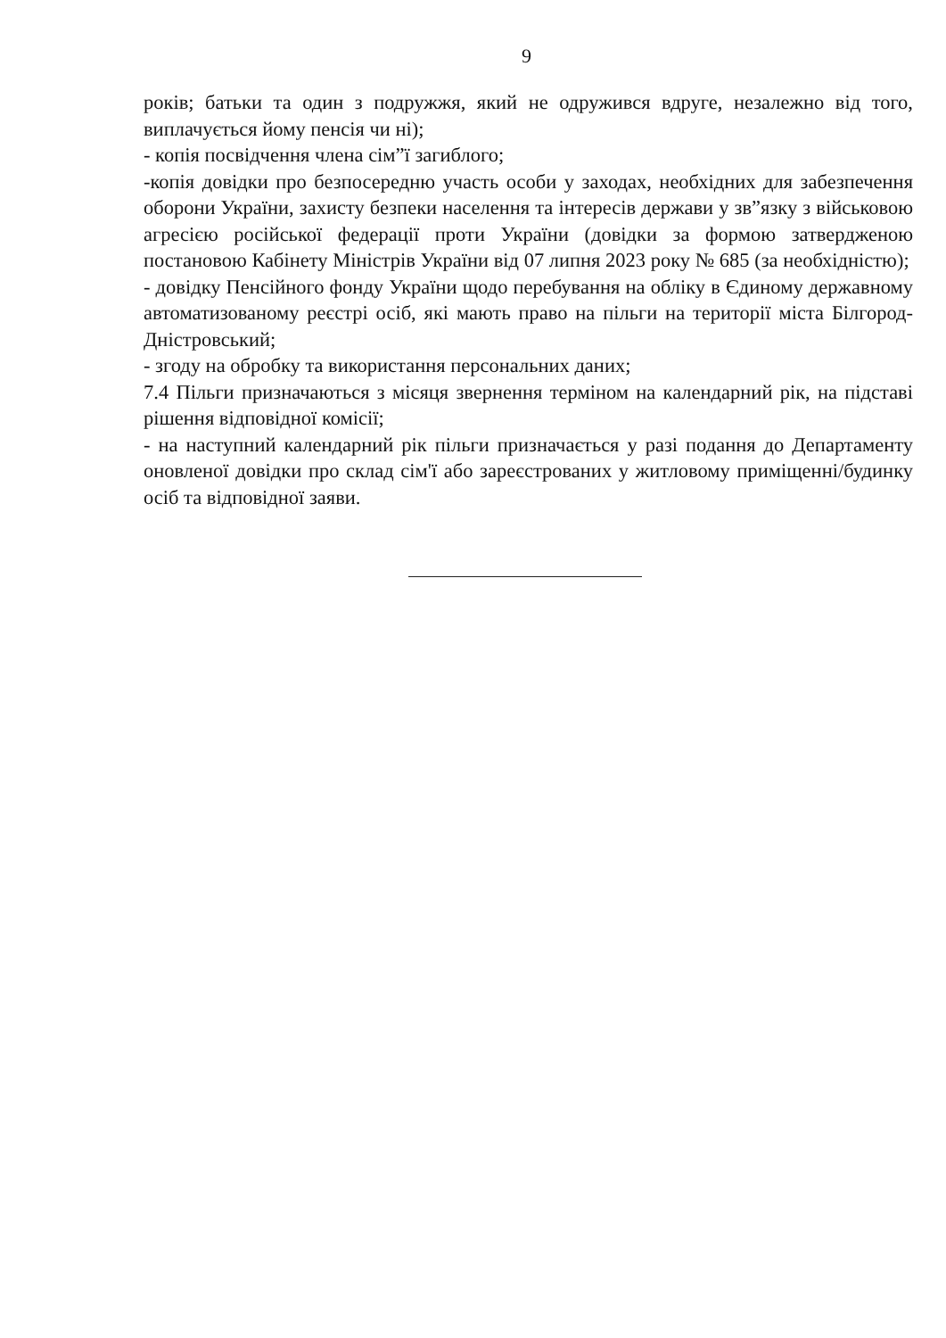9
років; батьки та один з подружжя, який не одружився вдруге, незалежно від того, виплачується йому пенсія чи ні);
- копія посвідчення члена сім”ї загиблого;
-копія довідки про безпосередню участь особи у заходах, необхідних для забезпечення оборони України, захисту безпеки населення та інтересів держави у зв”язку з військовою агресією російської федерації проти України (довідки за формою затвердженою постановою Кабінету Міністрів України від 07 липня 2023 року № 685 (за необхідністю);
- довідку Пенсійного фонду України щодо перебування на обліку в Єдиному державному автоматизованому реєстрі осіб, які мають право на пільги на території міста Білгород-Дністровський;
- згоду на обробку та використання персональних даних;
7.4 Пільги призначаються з місяця звернення терміном на календарний рік, на підставі рішення відповідної комісії;
- на наступний календарний рік пільги призначається у разі подання до Департаменту оновленої довідки про склад сім'ї або зареєстрованих у житловому приміщенні/будинку осіб та відповідної заяви.